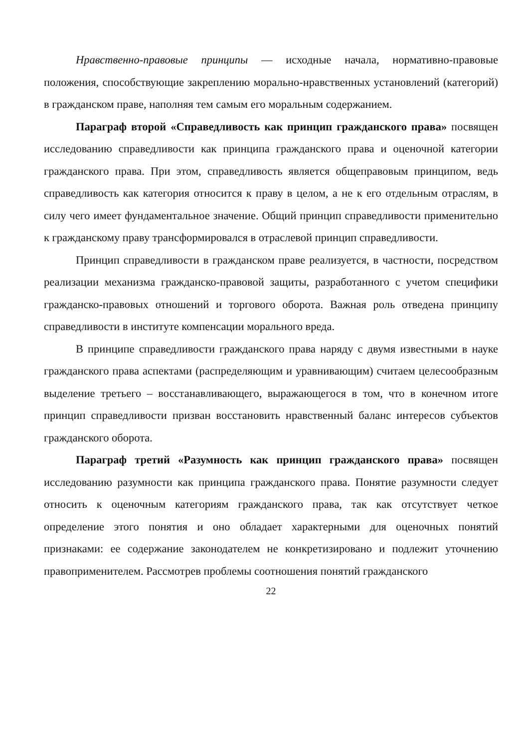Нравственно-правовые принципы — исходные начала, нормативно-правовые положения, способствующие закреплению морально-нравственных установлений (категорий) в гражданском праве, наполняя тем самым его моральным содержанием.
Параграф второй «Справедливость как принцип гражданского права» посвящен исследованию справедливости как принципа гражданского права и оценочной категории гражданского права. При этом, справедливость является общеправовым принципом, ведь справедливость как категория относится к праву в целом, а не к его отдельным отраслям, в силу чего имеет фундаментальное значение. Общий принцип справедливости применительно к гражданскому праву трансформировался в отраслевой принцип справедливости.
Принцип справедливости в гражданском праве реализуется, в частности, посредством реализации механизма гражданско-правовой защиты, разработанного с учетом специфики гражданско-правовых отношений и торгового оборота. Важная роль отведена принципу справедливости в институте компенсации морального вреда.
В принципе справедливости гражданского права наряду с двумя известными в науке гражданского права аспектами (распределяющим и уравнивающим) считаем целесообразным выделение третьего – восстанавливающего, выражающегося в том, что в конечном итоге принцип справедливости призван восстановить нравственный баланс интересов субъектов гражданского оборота.
Параграф третий «Разумность как принцип гражданского права» посвящен исследованию разумности как принципа гражданского права. Понятие разумности следует относить к оценочным категориям гражданского права, так как отсутствует четкое определение этого понятия и оно обладает характерными для оценочных понятий признаками: ее содержание законодателем не конкретизировано и подлежит уточнению правоприменителем. Рассмотрев проблемы соотношения понятий гражданского
22